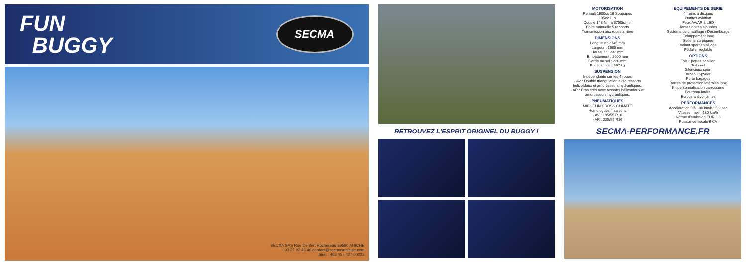FUN
BUGGY
SECMA
SECMA SAS Rue Denfert Rochereau 59580 ANICHE
03 27 92 46 46 contact@secmavehicule.com
Siret : 403 457 427 00033
RETROUVEZ L'ESPRIT ORIGINEL DU BUGGY !
MOTORISATION
Renault 1600cc 16 Soupapes
105cv DIN
Couple 148 Nm à 3750tr/min
Boîte manuelle 5 rapports
Transmission aux roues arrière
DIMENSIONS
Longueur : 2746 mm
Largeur : 1685 mm
Hauteur : 1232 mm
Empattement : 2000 mm
Garde au sol : 220 mm
Poids à vide : 567 kg
SUSPENSION
Indépendante sur les 4 roues
- AV : Double triangulation avec ressorts hélicoïdaux et amortisseurs hydrauliques.
- AR : Bras tirés avec ressorts hélicoïdaux et amortisseurs hydrauliques.
PNEUMATIQUES
MICHELIN CROSS CLIMATE
Homologués 4 saisons
- AV : 195/55 R16
- AR : 225/55 R16
EQUIPEMENTS DE SERIE
4 freins à disques
Durites aviation
Feux AV/AR à LED
Jantes noires ajourées
Système de chauffage / Désembuage
Echappement Inox
Sellerie surpiquée
Volant sport en alliage
Pédalier réglable
OPTIONS
Toit + portes papillon
Toit seul
Silencieux sport
Arceau Spyder
Porte bagages
Barres de protection latérales Inox
Kit personnalisation carrosserie
Fourreau latéral
Ecrous antivol jantes
PERFORMANCES
Accélération 0 à 100 km/h : 5.9 sec
Vitesse maxi : 180 km/h
Norme d'émission EURO 6
Puissance fiscale 6 CV
SECMA-PERFORMANCE.FR